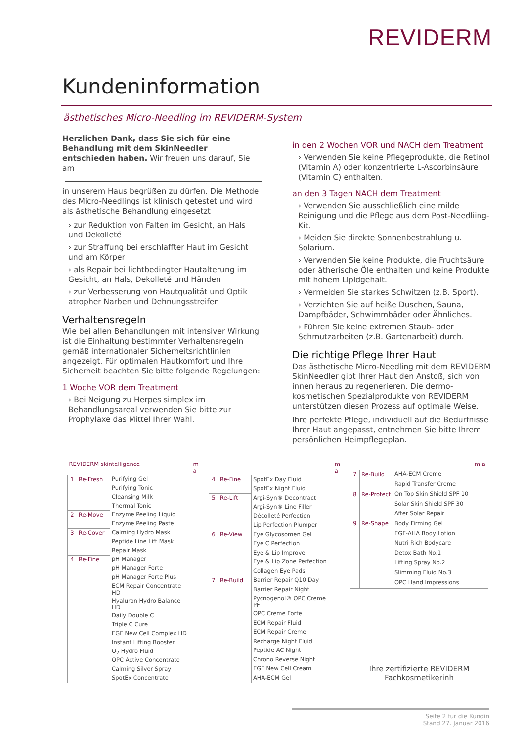REVIDERM
Kundeninformation
ästhetisches Micro-Needling im REVIDERM-System
Herzlichen Dank, dass Sie sich für eine Behandlung mit dem SkinNeedler entschieden haben. Wir freuen uns darauf, Sie am
in unserem Haus begrüßen zu dürfen. Die Methode des Micro-Needlings ist klinisch getestet und wird als ästhetische Behandlung eingesetzt
› zur Reduktion von Falten im Gesicht, an Hals und Dekolleté
› zur Straffung bei erschlaffter Haut im Gesicht und am Körper
› als Repair bei lichtbedingter Hautalterung im Gesicht, an Hals, Dekolleté und Händen
› zur Verbesserung von Hautqualität und Optik atropher Narben und Dehnungsstreifen
Verhaltensregeln
Wie bei allen Behandlungen mit intensiver Wirkung ist die Einhaltung bestimmter Verhaltensregeln gemäß internationaler Sicherheitsrichtlinien angezeigt. Für optimalen Hautkomfort und Ihre Sicherheit beachten Sie bitte folgende Regelungen:
1 Woche VOR dem Treatment
› Bei Neigung zu Herpes simplex im Behandlungsareal verwenden Sie bitte zur Prophylaxe das Mittel Ihrer Wahl.
in den 2 Wochen VOR und NACH dem Treatment
› Verwenden Sie keine Pflegeprodukte, die Retinol (Vitamin A) oder konzentrierte L-Ascorbinsäure (Vitamin C) enthalten.
an den 3 Tagen NACH dem Treatment
› Verwenden Sie ausschließlich eine milde Reinigung und die Pflege aus dem Post-Needliing-Kit.
› Meiden Sie direkte Sonnenbestrahlung u. Solarium.
› Verwenden Sie keine Produkte, die Fruchtsäure oder ätherische Öle enthalten und keine Produkte mit hohem Lipidgehalt.
› Vermeiden Sie starkes Schwitzen (z.B. Sport).
› Verzichten Sie auf heiße Duschen, Sauna, Dampfbäder, Schwimmbäder oder Ähnliches.
› Führen Sie keine extremen Staub- oder Schmutzarbeiten (z.B. Gartenarbeit) durch.
Die richtige Pflege Ihrer Haut
Das ästhetische Micro-Needling mit dem REVIDERM SkinNeedler gibt Ihrer Haut den Anstoß, sich von innen heraus zu regenerieren. Die dermo-kosmetischen Spezialprodukte von REVIDERM unterstützen diesen Prozess auf optimale Weise.
Ihre perfekte Pflege, individuell auf die Bedürfnisse Ihrer Haut angepasst, entnehmen Sie bitte Ihrem persönlichen Heimpflegeplan.
| REVIDERM skintelligence | | | m a |
| --- | --- | --- | --- |
| 1 | Re-Fresh | Purifying Gel | |
| | | Purifying Tonic | |
| | | Cleansing Milk | |
| | | Thermal Tonic | |
| 2 | Re-Move | Enzyme Peeling Liquid | |
| | | Enzyme Peeling Paste | |
| 3 | Re-Cover | Calming Hydro Mask | |
| | | Peptide Line Lift Mask | |
| | | Repair Mask | |
| 4 | Re-Fine | pH Manager | |
| | | pH Manager Forte | |
| | | pH Manager Forte Plus | |
| | | ECM Repair Concentrate HD | |
| | | Hyaluron Hydro Balance HD | |
| | | Daily Double C | |
| | | Triple C Cure | |
| | | EGF New Cell Complex HD | |
| | | Instant Lifting Booster | |
| | | O<sub>2</sub> Hydro Fluid | |
| | | OPC Active Concentrate | |
| | | Calming Silver Spray | |
| | | SpotEx Concentrate | |
| | | | m a |
| --- | --- | --- | --- |
| 4 | Re-Fine | SpotEx Day Fluid | |
| | | SpotEx Night Fluid | |
| 5 | Re-Lift | Argi-Syn® Decontract | |
| | | Argi-Syn® Line Filler | |
| | | Décolleté Perfection | |
| | | Lip Perfection Plumper | |
| 6 | Re-View | Eye Glycosomen Gel | |
| | | Eye C Perfection | |
| | | Eye & Lip Improve | |
| | | Eye & Lip Zone Perfection | |
| | | Collagen Eye Pads | |
| 7 | Re-Build | Barrier Repair Q10 Day | |
| | | Barrier Repair Night | |
| | | Pycnogenol® OPC Creme PF | |
| | | OPC Creme Forte | |
| | | ECM Repair Fluid | |
| | | ECM Repair Creme | |
| | | Recharge Night Fluid | |
| | | Peptide AC Night | |
| | | Chrono Reverse Night | |
| | | EGF New Cell Cream | |
| | | AHA-ECM Gel | |
| | | | m a |
| --- | --- | --- | --- |
| 7 | Re-Build | AHA-ECM Creme | |
| | | Rapid Transfer Creme | |
| 8 | Re-Protect | On Top Skin Shield SPF 10 | |
| | | Solar Skin Shield SPF 30 | |
| | | After Solar Repair | |
| 9 | Re-Shape | Body Firming Gel | |
| | | EGF-AHA Body Lotion | |
| | | Nutri Rich Bodycare | |
| | | Detox Bath No.1 | |
| | | Lifting Spray No.2 | |
| | | Slimming Fluid No.3 | |
| | | OPC Hand Impressions | |
| Ihre zertifizierte REVIDERM Fachkosmetikerinh | | | |
Seite 2 für die Kundin
Stand 27. Januar 2016